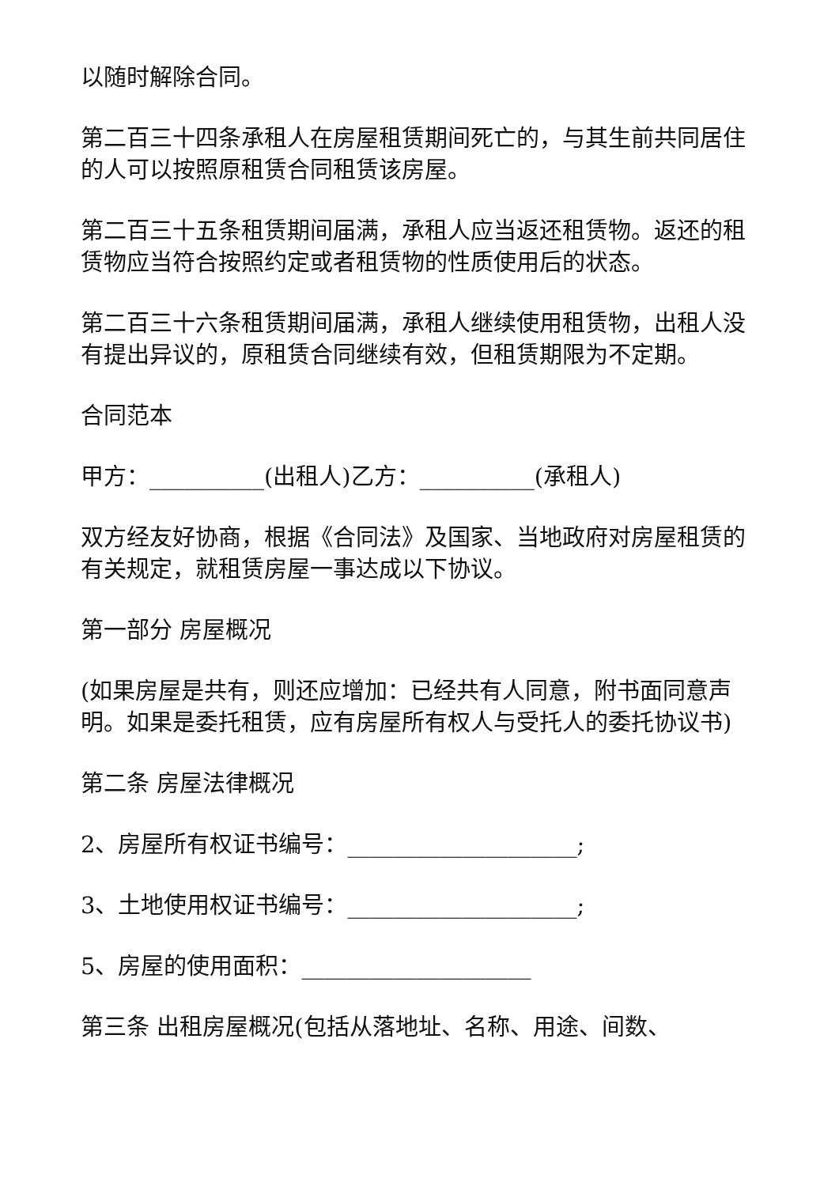以随时解除合同。
第二百三十四条承租人在房屋租赁期间死亡的，与其生前共同居住的人可以按照原租赁合同租赁该房屋。
第二百三十五条租赁期间届满，承租人应当返还租赁物。返还的租赁物应当符合按照约定或者租赁物的性质使用后的状态。
第二百三十六条租赁期间届满，承租人继续使用租赁物，出租人没有提出异议的，原租赁合同继续有效，但租赁期限为不定期。
合同范本
甲方：__________(出租人)乙方：__________(承租人)
双方经友好协商，根据《合同法》及国家、当地政府对房屋租赁的有关规定，就租赁房屋一事达成以下协议。
第一部分 房屋概况
(如果房屋是共有，则还应增加：已经共有人同意，附书面同意声明。如果是委托租赁，应有房屋所有权人与受托人的委托协议书)
第二条 房屋法律概况
2、房屋所有权证书编号：____________________;
3、土地使用权证书编号：____________________;
5、房屋的使用面积：____________________
第三条 出租房屋概况(包括从落地址、名称、用途、间数、